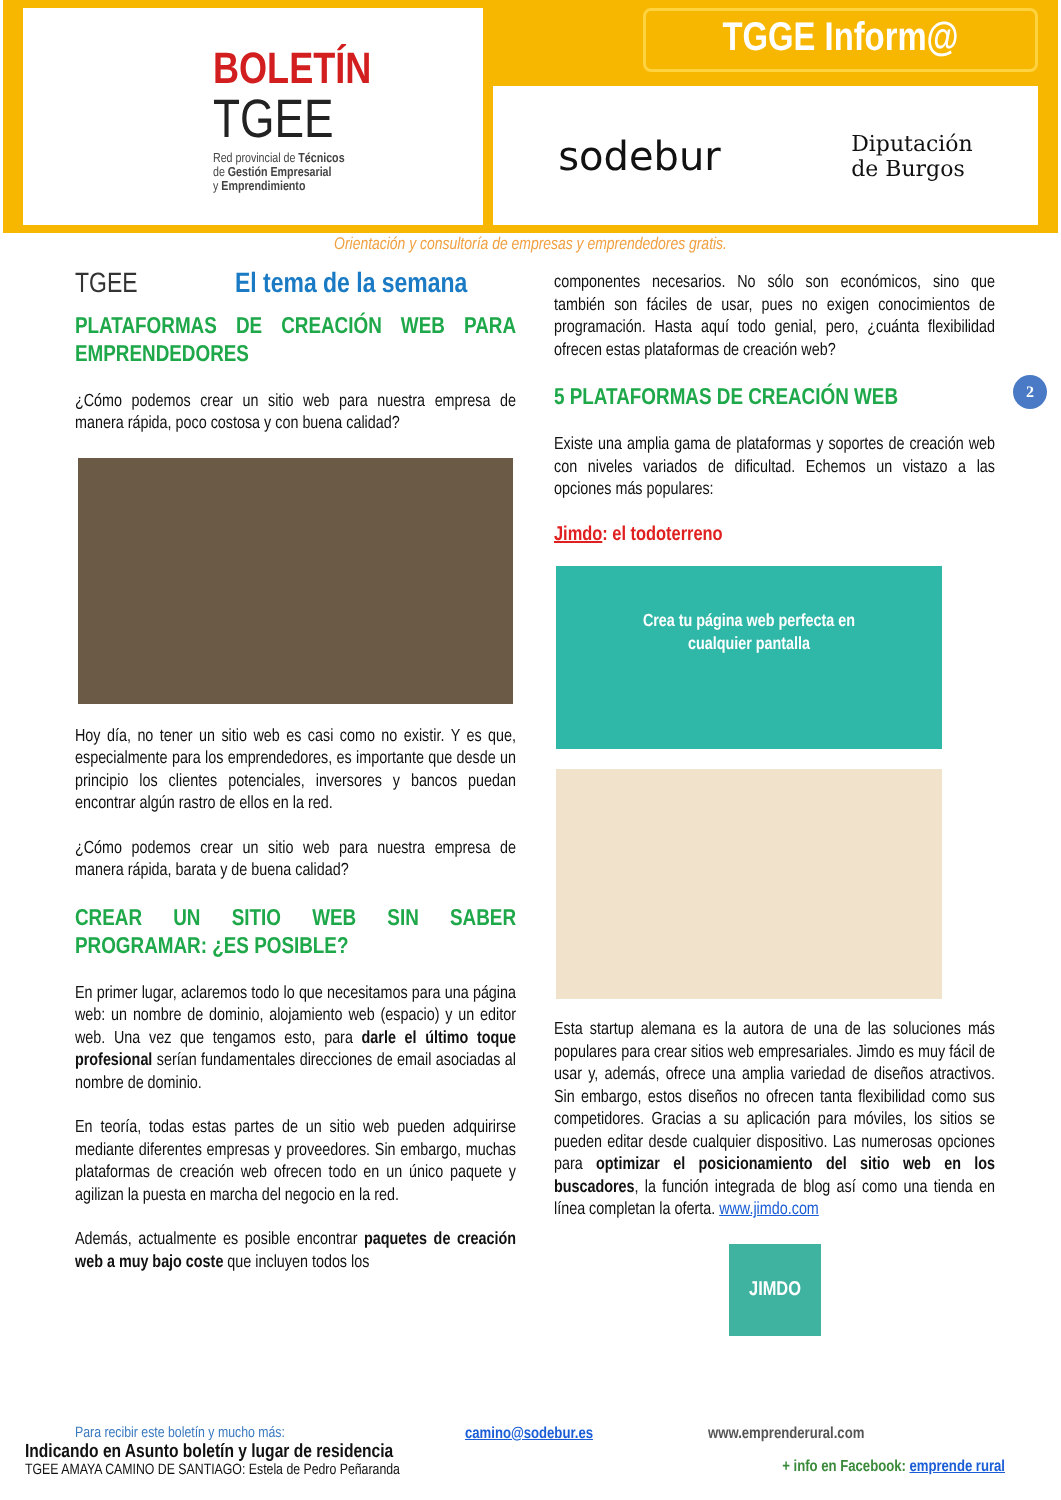BOLETÍN
TGEE
Red provincial de Técnicos
de Gestión Empresarial
y Emprendimiento
TGGE Inform@
sodebur Diputación
de Burgos
Orientación y consultoría de empresas y emprendedores gratis.
2
TGEE El tema de la semana
PLATAFORMAS DE CREACIÓN WEB PARA EMPRENDEDORES
¿Cómo podemos crear un sitio web para nuestra empresa de manera rápida, poco costosa y con buena calidad?
Hoy día, no tener un sitio web es casi como no existir. Y es que, especialmente para los emprendedores, es importante que desde un principio los clientes potenciales, inversores y bancos puedan encontrar algún rastro de ellos en la red.
¿Cómo podemos crear un sitio web para nuestra empresa de manera rápida, barata y de buena calidad?
CREAR UN SITIO WEB SIN SABER PROGRAMAR: ¿ES POSIBLE?
En primer lugar, aclaremos todo lo que necesitamos para una página web: un nombre de dominio, alojamiento web (espacio) y un editor web. Una vez que tengamos esto, para darle el último toque profesional serían fundamentales direcciones de email asociadas al nombre de dominio.
En teoría, todas estas partes de un sitio web pueden adquirirse mediante diferentes empresas y proveedores. Sin embargo, muchas plataformas de creación web ofrecen todo en un único paquete y agilizan la puesta en marcha del negocio en la red.
Además, actualmente es posible encontrar paquetes de creación web a muy bajo coste que incluyen todos los
componentes necesarios. No sólo son económicos, sino que también son fáciles de usar, pues no exigen conocimientos de programación. Hasta aquí todo genial, pero, ¿cuánta flexibilidad ofrecen estas plataformas de creación web?
5 PLATAFORMAS DE CREACIÓN WEB
Existe una amplia gama de plataformas y soportes de creación web con niveles variados de dificultad. Echemos un vistazo a las opciones más populares:
Jimdo: el todoterreno
Crea tu página web perfecta en
cualquier pantalla
Esta startup alemana es la autora de una de las soluciones más populares para crear sitios web empresariales. Jimdo es muy fácil de usar y, además, ofrece una amplia variedad de diseños atractivos. Sin embargo, estos diseños no ofrecen tanta flexibilidad como sus competidores. Gracias a su aplicación para móviles, los sitios se pueden editar desde cualquier dispositivo. Las numerosas opciones para optimizar el posicionamiento del sitio web en los buscadores, la función integrada de blog así como una tienda en línea completan la oferta. www.jimdo.com
JIMDO
Para recibir este boletín y mucho más: camino@sodebur.es www.emprenderural.com
Indicando en Asunto boletín y lugar de residencia
TGEE AMAYA CAMINO DE SANTIAGO: Estela de Pedro Peñaranda
+ info en Facebook: emprende rural